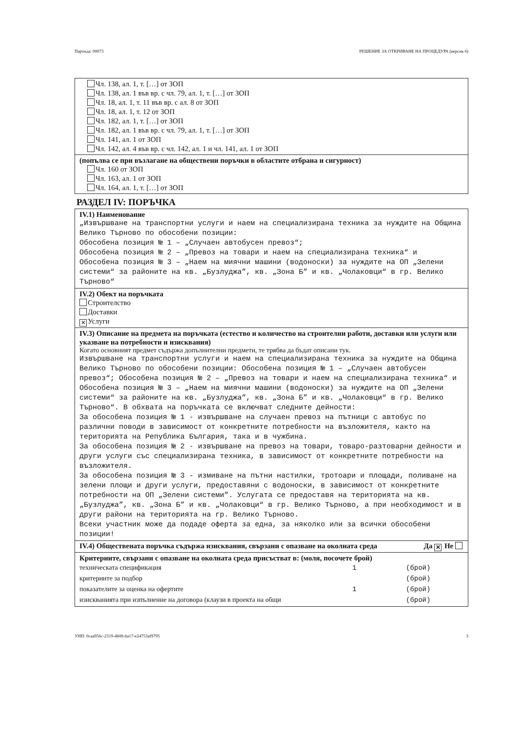Партида: 00073 РЕШЕНИЕ ЗА ОТКРИВАНЕ НА ПРОЦЕДУРА (версия 6)
Чл. 138, ал. 1, т. […] от ЗОП
Чл. 138, ал. 1 във вр. с чл. 79, ал. 1, т. […] от ЗОП
Чл. 18, ал. 1, т. 11 във вр. с ал. 8 от ЗОП
Чл. 18, ал. 1, т. 12 от ЗОП
Чл. 182, ал. 1, т. […] от ЗОП
Чл. 182, ал. 1 във вр. с чл. 79, ал. 1, т. […] от ЗОП
Чл. 141, ал. 1 от ЗОП
Чл. 142, ал. 4 във вр. с чл. 142, ал. 1 и чл. 141, ал. 1 от ЗОП
(попълва се при възлагане на обществени поръчки в областите отбрана и сигурност)
Чл. 160 от ЗОП
Чл. 163, ал. 1 от ЗОП
Чл. 164, ал. 1, т. […] от ЗОП
РАЗДЕЛ IV: ПОРЪЧКА
IV.1) Наименование
„Извършване на транспортни услуги и наем на специализирана техника за нуждите на Община Велико Търново по обособени позиции: Обособена позиция № 1 – „Случаен автобусен превоз“; Обособена позиция № 2 – „Превоз на товари и наем на специализирана техника“ и Обособена позиция № 3 – „Наем на миячни машини (водоноски) за нуждите на ОП „Зелени системи“ за районите на кв. „Бузлуджа”, кв. „Зона Б” и кв. „Чолаковци“ в гр. Велико Търново“
IV.2) Обект на поръчката
Строителство
Доставки
✕ Услуги
IV.3) Описание на предмета на поръчката (естество и количество на строителни работи, доставки или услуги или указване на потребности и изисквания)
Когато основният предмет съдържа допълнителни предмети, те трябва да бъдат описани тук.
Извършване на транспортни услуги и наем на специализирана техника за нуждите на Община Велико Търново по обособени позиции: Обособена позиция № 1 – „Случаен автобусен превоз“; Обособена позиция № 2 – „Превоз на товари и наем на специализирана техника“ и Обособена позиция № 3 – „Наем на миячни машини (водоноски) за нуждите на ОП „Зелени системи“ за районите на кв. „Бузлуджа”, кв. „Зона Б” и кв. „Чолаковци“ в гр. Велико Търново“. В обхвата на поръчката се включват следните дейности: За обособена позиция № 1 - извършване на случаен превоз на пътници с автобус по различни поводи в зависимост от конкретните потребности на възложителя, както на територията на Република България, така и в чужбина. За обособена позиция № 2 - извършване на превоз на товари, товаро-разтоварни дейности и други услуги със специализирана техника, в зависимост от конкретните потребности на възложителя. За обособена позиция № 3 - измиване на пътни настилки, тротоари и площади, поливане на зелени площи и други услуги, предоставяни с водоноски, в зависимост от конкретните потребности на ОП „Зелени системи”. Услугата се предоставя на територията на кв. „Бузлуджа”, кв. „Зона Б” и кв. „Чолаковци“ в гр. Велико Търново, а при необходимост и в други райони на територията на гр. Велико Търново. Всеки участник може да подаде оферта за една, за няколко или за всички обособени позиции!
IV.4) Обществената поръчка съдържа изисквания, свързани с опазване на околната среда Да ✕ Не
Критериите, свързани с опазване на околната среда присъстват в: (моля, посочете брой)
техническата спецификация 1 (брой)
критериите за подбор (брой)
показателите за оценка на офертите 1 (брой)
изискванията при изпълнение на договора (клаузи в проекта на общи (брой)
УНП: 0caa956c-2319-4b08-ba17-e24753af9795 3